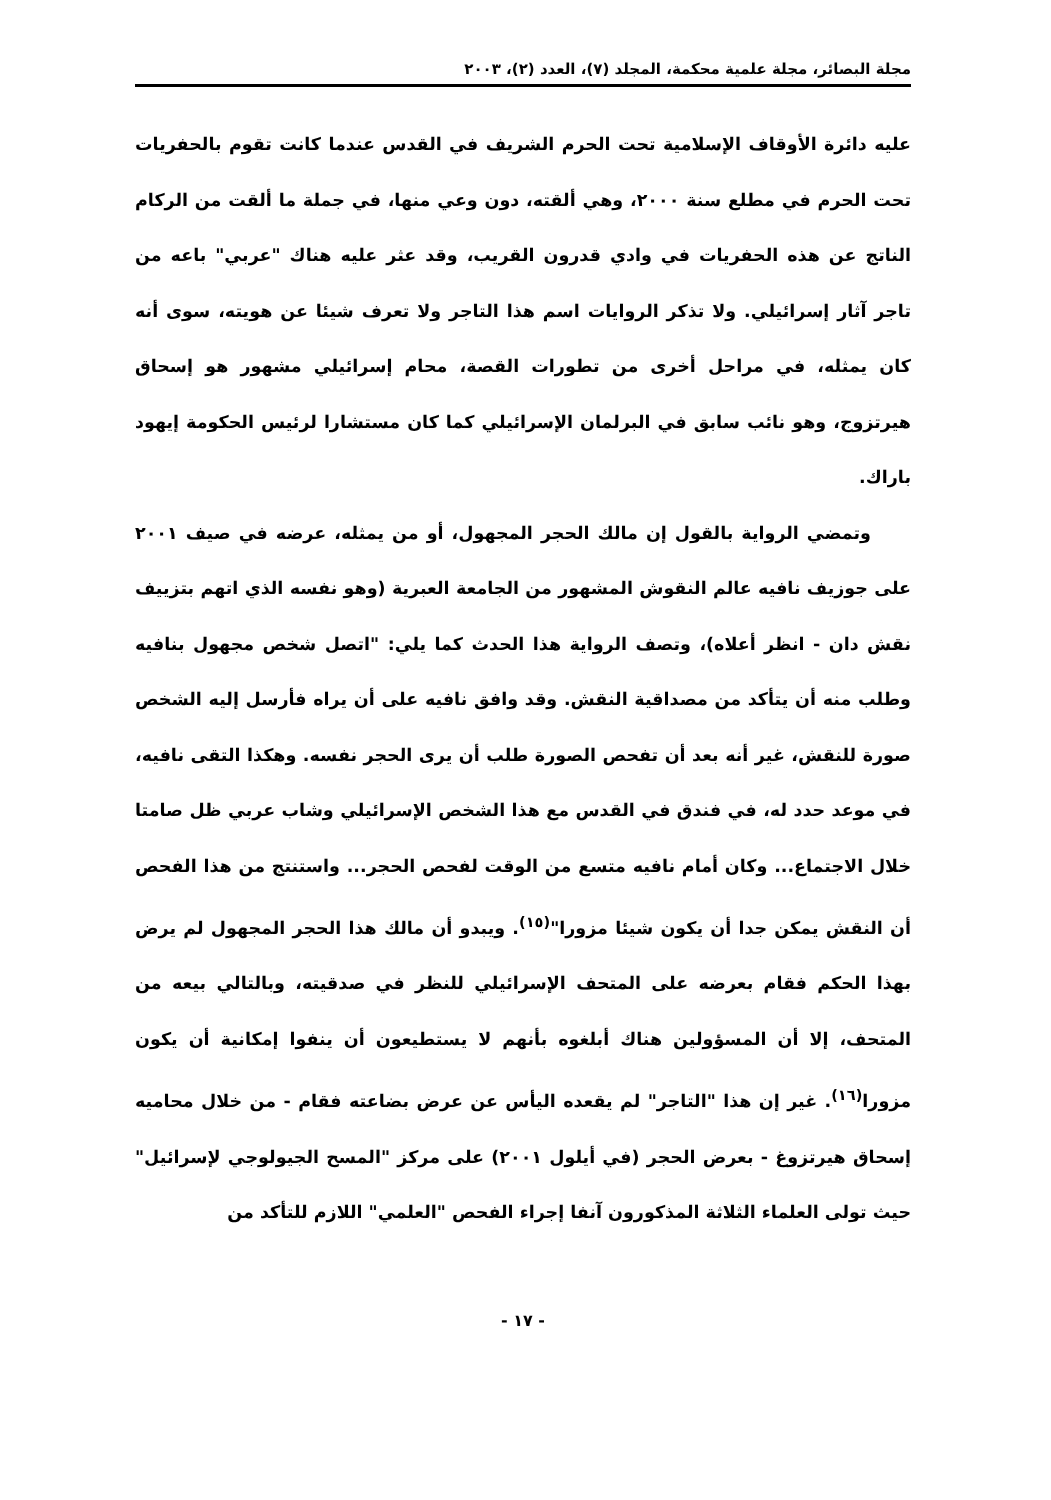مجلة البصائر، مجلة علمية محكمة، المجلد (٧)، العدد (٢)، ٢٠٠٣
عليه دائرة الأوقاف الإسلامية تحت الحرم الشريف في القدس عندما كانت تقوم بالحفريات تحت الحرم في مطلع سنة ٢٠٠٠، وهي ألقته، دون وعي منها، في جملة ما ألقت من الركام الناتج عن هذه الحفريات في وادي قدرون القريب، وقد عثر عليه هناك "عربي" باعه من تاجر آثار إسرائيلي. ولا تذكر الروايات اسم هذا التاجر ولا تعرف شيئا عن هويته، سوى أنه كان يمثله، في مراحل أخرى من تطورات القصة، محام إسرائيلي مشهور هو إسحاق هيرتزوج، وهو نائب سابق في البرلمان الإسرائيلي كما كان مستشارا لرئيس الحكومة إيهود باراك.
وتمضي الرواية بالقول إن مالك الحجر المجهول، أو من يمثله، عرضه في صيف ٢٠٠١ على جوزيف نافيه عالم النقوش المشهور من الجامعة العبرية (وهو نفسه الذي اتهم بتزييف نقش دان - انظر أعلاه)، وتصف الرواية هذا الحدث كما يلي: "اتصل شخص مجهول بنافيه وطلب منه أن يتأكد من مصداقية النقش. وقد وافق نافيه على أن يراه فأرسل إليه الشخص صورة للنقش، غير أنه بعد أن تفحص الصورة طلب أن يرى الحجر نفسه. وهكذا التقى نافيه، في موعد حدد له، في فندق في القدس مع هذا الشخص الإسرائيلي وشاب عربي ظل صامتا خلال الاجتماع... وكان أمام نافيه متسع من الوقت لفحص الحجر... واستنتج من هذا الفحص أن النقش يمكن جدا أن يكون شيئا مزورا"<sup>(١٥)</sup>. ويبدو أن مالك هذا الحجر المجهول لم يرض بهذا الحكم فقام بعرضه على المتحف الإسرائيلي للنظر في صدقيته، وبالتالي بيعه من المتحف، إلا أن المسؤولين هناك أبلغوه بأنهم لا يستطيعون أن ينفوا إمكانية أن يكون مزورا<sup>(١٦)</sup>. غير إن هذا "التاجر" لم يقعده اليأس عن عرض بضاعته فقام - من خلال محاميه إسحاق هيرتزوغ - بعرض الحجر (في أيلول ٢٠٠١) على مركز "المسح الجيولوجي لإسرائيل" حيث تولى العلماء الثلاثة المذكورون آنفا إجراء الفحص "العلمي" اللازم للتأكد من
- ١٧ -